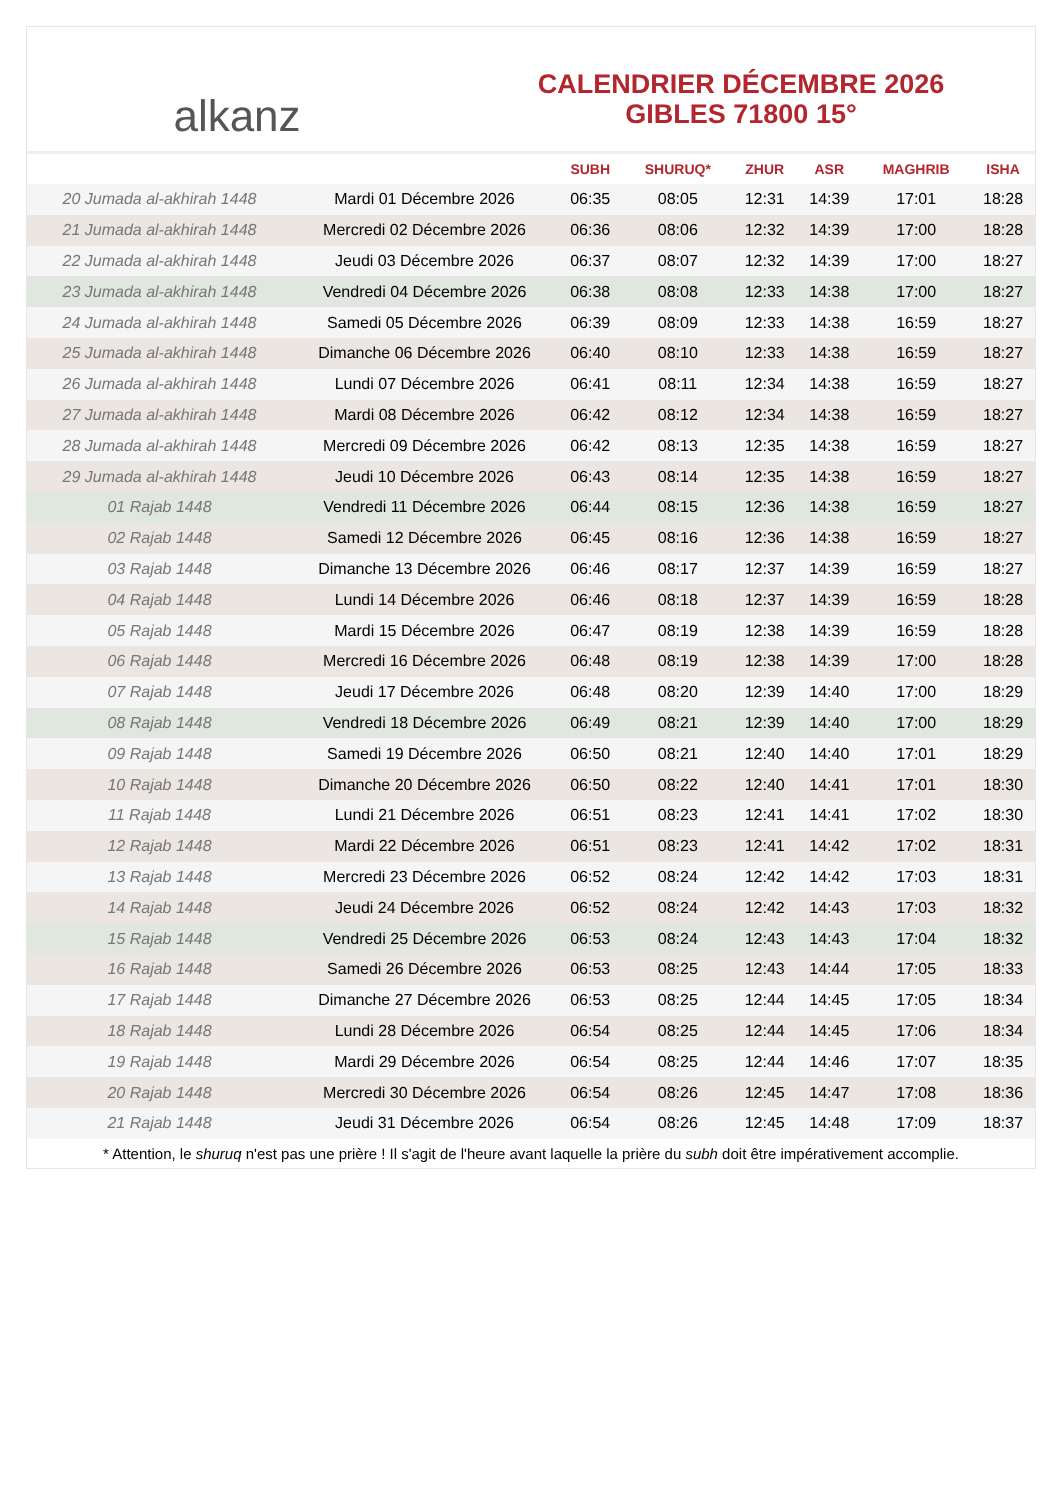alkanz
CALENDRIER DÉCEMBRE 2026
GIBLES 71800 15°
| | | SUBH | SHURUQ* | ZHUR | ASR | MAGHRIB | ISHA |
| --- | --- | --- | --- | --- | --- | --- | --- |
| 20 Jumada al-akhirah 1448 | Mardi 01 Décembre 2026 | 06:35 | 08:05 | 12:31 | 14:39 | 17:01 | 18:28 |
| 21 Jumada al-akhirah 1448 | Mercredi 02 Décembre 2026 | 06:36 | 08:06 | 12:32 | 14:39 | 17:00 | 18:28 |
| 22 Jumada al-akhirah 1448 | Jeudi 03 Décembre 2026 | 06:37 | 08:07 | 12:32 | 14:39 | 17:00 | 18:27 |
| 23 Jumada al-akhirah 1448 | Vendredi 04 Décembre 2026 | 06:38 | 08:08 | 12:33 | 14:38 | 17:00 | 18:27 |
| 24 Jumada al-akhirah 1448 | Samedi 05 Décembre 2026 | 06:39 | 08:09 | 12:33 | 14:38 | 16:59 | 18:27 |
| 25 Jumada al-akhirah 1448 | Dimanche 06 Décembre 2026 | 06:40 | 08:10 | 12:33 | 14:38 | 16:59 | 18:27 |
| 26 Jumada al-akhirah 1448 | Lundi 07 Décembre 2026 | 06:41 | 08:11 | 12:34 | 14:38 | 16:59 | 18:27 |
| 27 Jumada al-akhirah 1448 | Mardi 08 Décembre 2026 | 06:42 | 08:12 | 12:34 | 14:38 | 16:59 | 18:27 |
| 28 Jumada al-akhirah 1448 | Mercredi 09 Décembre 2026 | 06:42 | 08:13 | 12:35 | 14:38 | 16:59 | 18:27 |
| 29 Jumada al-akhirah 1448 | Jeudi 10 Décembre 2026 | 06:43 | 08:14 | 12:35 | 14:38 | 16:59 | 18:27 |
| 01 Rajab 1448 | Vendredi 11 Décembre 2026 | 06:44 | 08:15 | 12:36 | 14:38 | 16:59 | 18:27 |
| 02 Rajab 1448 | Samedi 12 Décembre 2026 | 06:45 | 08:16 | 12:36 | 14:38 | 16:59 | 18:27 |
| 03 Rajab 1448 | Dimanche 13 Décembre 2026 | 06:46 | 08:17 | 12:37 | 14:39 | 16:59 | 18:27 |
| 04 Rajab 1448 | Lundi 14 Décembre 2026 | 06:46 | 08:18 | 12:37 | 14:39 | 16:59 | 18:28 |
| 05 Rajab 1448 | Mardi 15 Décembre 2026 | 06:47 | 08:19 | 12:38 | 14:39 | 16:59 | 18:28 |
| 06 Rajab 1448 | Mercredi 16 Décembre 2026 | 06:48 | 08:19 | 12:38 | 14:39 | 17:00 | 18:28 |
| 07 Rajab 1448 | Jeudi 17 Décembre 2026 | 06:48 | 08:20 | 12:39 | 14:40 | 17:00 | 18:29 |
| 08 Rajab 1448 | Vendredi 18 Décembre 2026 | 06:49 | 08:21 | 12:39 | 14:40 | 17:00 | 18:29 |
| 09 Rajab 1448 | Samedi 19 Décembre 2026 | 06:50 | 08:21 | 12:40 | 14:40 | 17:01 | 18:29 |
| 10 Rajab 1448 | Dimanche 20 Décembre 2026 | 06:50 | 08:22 | 12:40 | 14:41 | 17:01 | 18:30 |
| 11 Rajab 1448 | Lundi 21 Décembre 2026 | 06:51 | 08:23 | 12:41 | 14:41 | 17:02 | 18:30 |
| 12 Rajab 1448 | Mardi 22 Décembre 2026 | 06:51 | 08:23 | 12:41 | 14:42 | 17:02 | 18:31 |
| 13 Rajab 1448 | Mercredi 23 Décembre 2026 | 06:52 | 08:24 | 12:42 | 14:42 | 17:03 | 18:31 |
| 14 Rajab 1448 | Jeudi 24 Décembre 2026 | 06:52 | 08:24 | 12:42 | 14:43 | 17:03 | 18:32 |
| 15 Rajab 1448 | Vendredi 25 Décembre 2026 | 06:53 | 08:24 | 12:43 | 14:43 | 17:04 | 18:32 |
| 16 Rajab 1448 | Samedi 26 Décembre 2026 | 06:53 | 08:25 | 12:43 | 14:44 | 17:05 | 18:33 |
| 17 Rajab 1448 | Dimanche 27 Décembre 2026 | 06:53 | 08:25 | 12:44 | 14:45 | 17:05 | 18:34 |
| 18 Rajab 1448 | Lundi 28 Décembre 2026 | 06:54 | 08:25 | 12:44 | 14:45 | 17:06 | 18:34 |
| 19 Rajab 1448 | Mardi 29 Décembre 2026 | 06:54 | 08:25 | 12:44 | 14:46 | 17:07 | 18:35 |
| 20 Rajab 1448 | Mercredi 30 Décembre 2026 | 06:54 | 08:26 | 12:45 | 14:47 | 17:08 | 18:36 |
| 21 Rajab 1448 | Jeudi 31 Décembre 2026 | 06:54 | 08:26 | 12:45 | 14:48 | 17:09 | 18:37 |
* Attention, le shuruq n'est pas une prière ! Il s'agit de l'heure avant laquelle la prière du subh doit être impérativement accomplie.